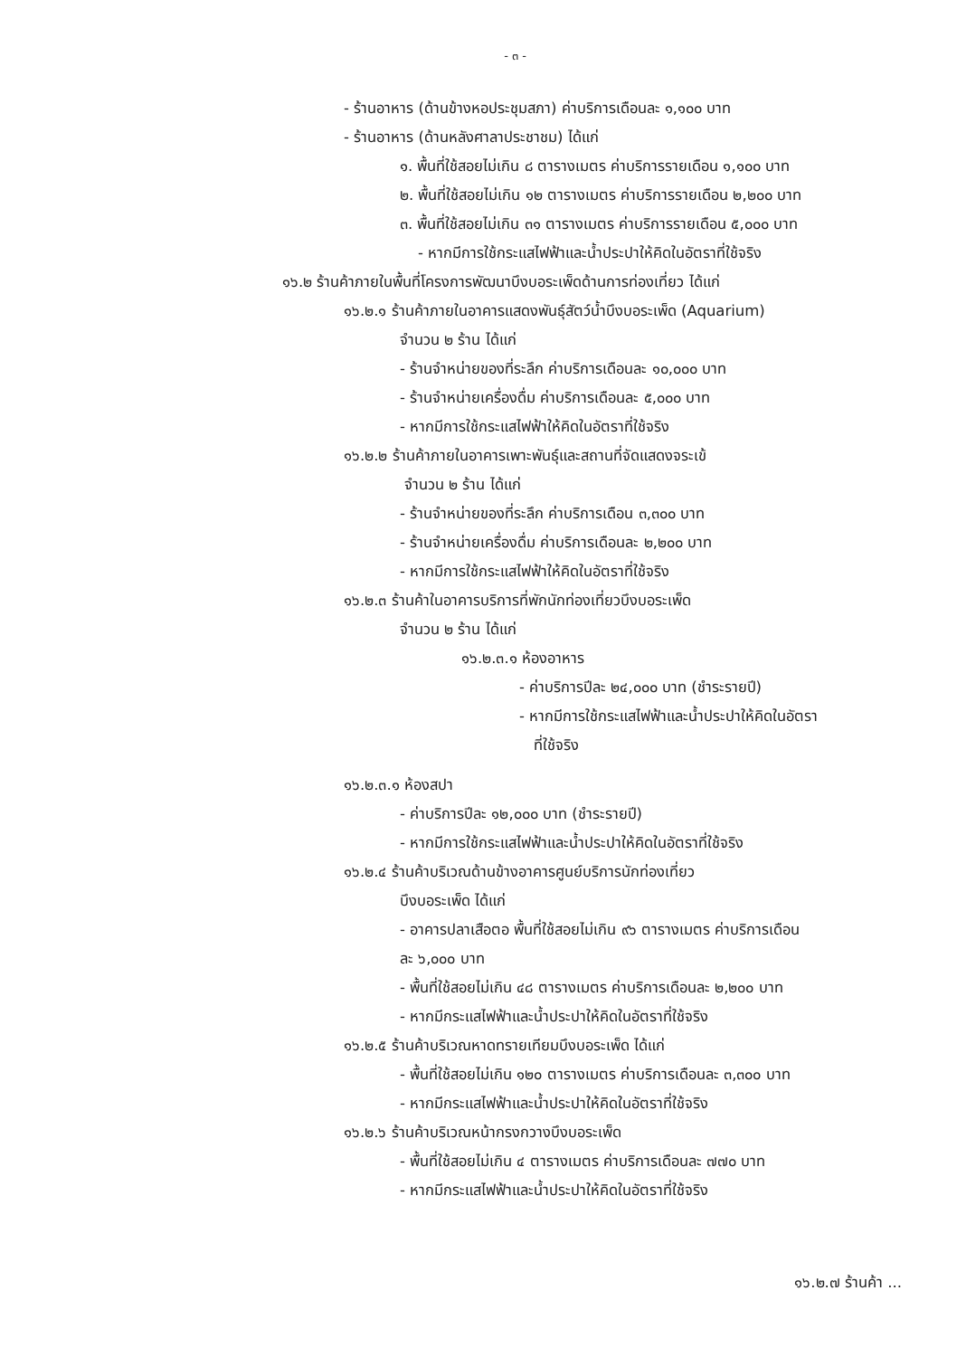- ๓ -
- ร้านอาหาร (ด้านข้างหอประชุมสภา) ค่าบริการเดือนละ ๑,๑๐๐ บาท
- ร้านอาหาร (ด้านหลังศาลาประชาชม) ได้แก่
๑. พื้นที่ใช้สอยไม่เกิน ๘ ตารางเมตร ค่าบริการรายเดือน ๑,๑๐๐ บาท
๒. พื้นที่ใช้สอยไม่เกิน ๑๒ ตารางเมตร ค่าบริการรายเดือน ๒,๒๐๐ บาท
๓. พื้นที่ใช้สอยไม่เกิน ๓๑ ตารางเมตร ค่าบริการรายเดือน ๕,๐๐๐ บาท
- หากมีการใช้กระแสไฟฟ้าและน้ำประปาให้คิดในอัตราที่ใช้จริง
๑๖.๒ ร้านค้าภายในพื้นที่โครงการพัฒนาบึงบอระเพ็ดด้านการท่องเที่ยว ได้แก่
๑๖.๒.๑ ร้านค้าภายในอาคารแสดงพันธุ์สัตว์น้ำบึงบอระเพ็ด (Aquarium)
จำนวน ๒ ร้าน ได้แก่
- ร้านจำหน่ายของที่ระลึก ค่าบริการเดือนละ ๑๐,๐๐๐ บาท
- ร้านจำหน่ายเครื่องดื่ม ค่าบริการเดือนละ ๕,๐๐๐ บาท
- หากมีการใช้กระแสไฟฟ้าให้คิดในอัตราที่ใช้จริง
๑๖.๒.๒ ร้านค้าภายในอาคารเพาะพันธุ์และสถานที่จัดแสดงจระเข้
จำนวน ๒ ร้าน ได้แก่
- ร้านจำหน่ายของที่ระลึก ค่าบริการเดือน ๓,๓๐๐ บาท
- ร้านจำหน่ายเครื่องดื่ม ค่าบริการเดือนละ ๒,๒๐๐ บาท
- หากมีการใช้กระแสไฟฟ้าให้คิดในอัตราที่ใช้จริง
๑๖.๒.๓ ร้านค้าในอาคารบริการที่พักนักท่องเที่ยวบึงบอระเพ็ด
จำนวน ๒ ร้าน ได้แก่
๑๖.๒.๓.๑ ห้องอาหาร
- ค่าบริการปีละ ๒๔,๐๐๐ บาท (ชำระรายปี)
- หากมีการใช้กระแสไฟฟ้าและน้ำประปาให้คิดในอัตรา
ที่ใช้จริง
๑๖.๒.๓.๑ ห้องสปา
- ค่าบริการปีละ ๑๒,๐๐๐ บาท (ชำระรายปี)
- หากมีการใช้กระแสไฟฟ้าและน้ำประปาให้คิดในอัตราที่ใช้จริง
๑๖.๒.๔ ร้านค้าบริเวณด้านข้างอาคารศูนย์บริการนักท่องเที่ยว
บึงบอระเพ็ด ได้แก่
- อาคารปลาเสือตอ พื้นที่ใช้สอยไม่เกิน ๙๖ ตารางเมตร ค่าบริการเดือน
ละ ๖,๐๐๐ บาท
- พื้นที่ใช้สอยไม่เกิน ๔๘ ตารางเมตร ค่าบริการเดือนละ ๒,๒๐๐ บาท
- หากมีกระแสไฟฟ้าและน้ำประปาให้คิดในอัตราที่ใช้จริง
๑๖.๒.๕ ร้านค้าบริเวณหาดทรายเทียมบึงบอระเพ็ด ได้แก่
- พื้นที่ใช้สอยไม่เกิน ๑๒๐ ตารางเมตร ค่าบริการเดือนละ ๓,๓๐๐ บาท
- หากมีกระแสไฟฟ้าและน้ำประปาให้คิดในอัตราที่ใช้จริง
๑๖.๒.๖ ร้านค้าบริเวณหน้ากรงกวางบึงบอระเพ็ด
- พื้นที่ใช้สอยไม่เกิน ๔ ตารางเมตร ค่าบริการเดือนละ ๗๗๐ บาท
- หากมีกระแสไฟฟ้าและน้ำประปาให้คิดในอัตราที่ใช้จริง
๑๖.๒.๗ ร้านค้า ...